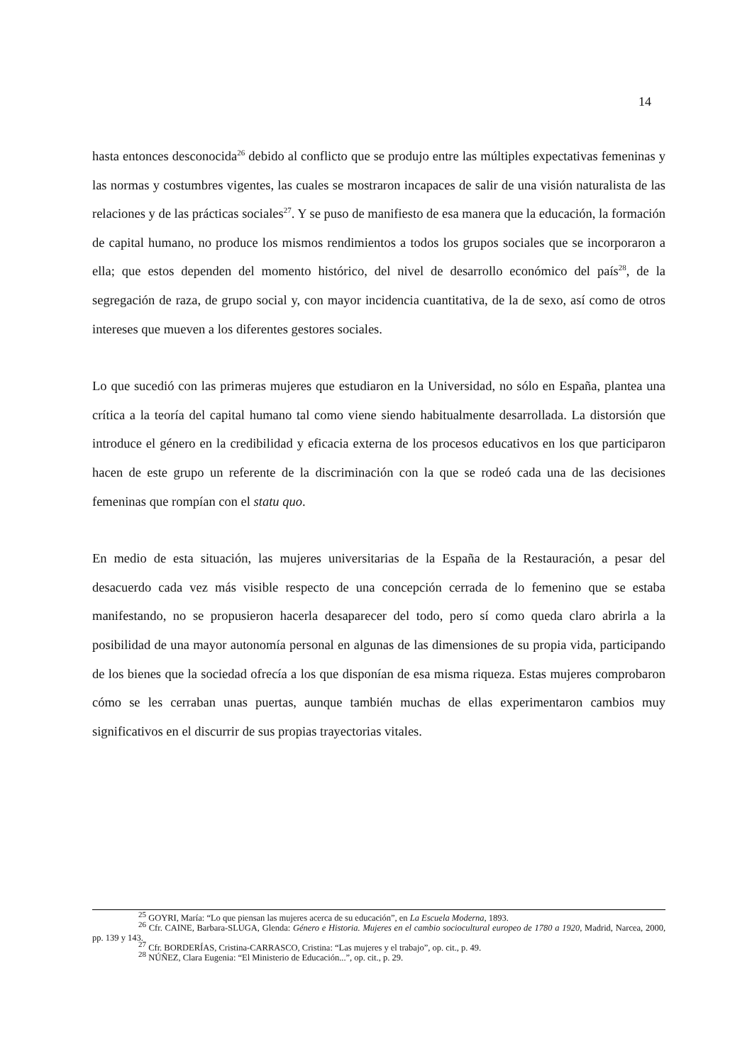14
hasta entonces desconocida<sup>26</sup> debido al conflicto que se produjo entre las múltiples expectativas femeninas y las normas y costumbres vigentes, las cuales se mostraron incapaces de salir de una visión naturalista de las relaciones y de las prácticas sociales<sup>27</sup>. Y se puso de manifiesto de esa manera que la educación, la formación de capital humano, no produce los mismos rendimientos a todos los grupos sociales que se incorporaron a ella; que estos dependen del momento histórico, del nivel de desarrollo económico del país<sup>28</sup>, de la segregación de raza, de grupo social y, con mayor incidencia cuantitativa, de la de sexo, así como de otros intereses que mueven a los diferentes gestores sociales.
Lo que sucedió con las primeras mujeres que estudiaron en la Universidad, no sólo en España, plantea una crítica a la teoría del capital humano tal como viene siendo habitualmente desarrollada. La distorsión que introduce el género en la credibilidad y eficacia externa de los procesos educativos en los que participaron hacen de este grupo un referente de la discriminación con la que se rodeó cada una de las decisiones femeninas que rompían con el statu quo.
En medio de esta situación, las mujeres universitarias de la España de la Restauración, a pesar del desacuerdo cada vez más visible respecto de una concepción cerrada de lo femenino que se estaba manifestando, no se propusieron hacerla desaparecer del todo, pero sí como queda claro abrirla a la posibilidad de una mayor autonomía personal en algunas de las dimensiones de su propia vida, participando de los bienes que la sociedad ofrecía a los que disponían de esa misma riqueza. Estas mujeres comprobaron cómo se les cerraban unas puertas, aunque también muchas de ellas experimentaron cambios muy significativos en el discurrir de sus propias trayectorias vitales.
<sup>25</sup> GOYRI, María: “Lo que piensan las mujeres acerca de su educación”, en La Escuela Moderna, 1893.
<sup>26</sup> Cfr. CAINE, Barbara-SLUGA, Glenda: Género e Historia. Mujeres en el cambio sociocultural europeo de 1780 a 1920, Madrid, Narcea, 2000, pp. 139 y 143.
<sup>27</sup> Cfr. BORDERÍAS, Cristina-CARRASCO, Cristina: “Las mujeres y el trabajo”, op. cit., p. 49.
<sup>28</sup> NÚÑEZ, Clara Eugenia: “El Ministerio de Educación...”, op. cit., p. 29.